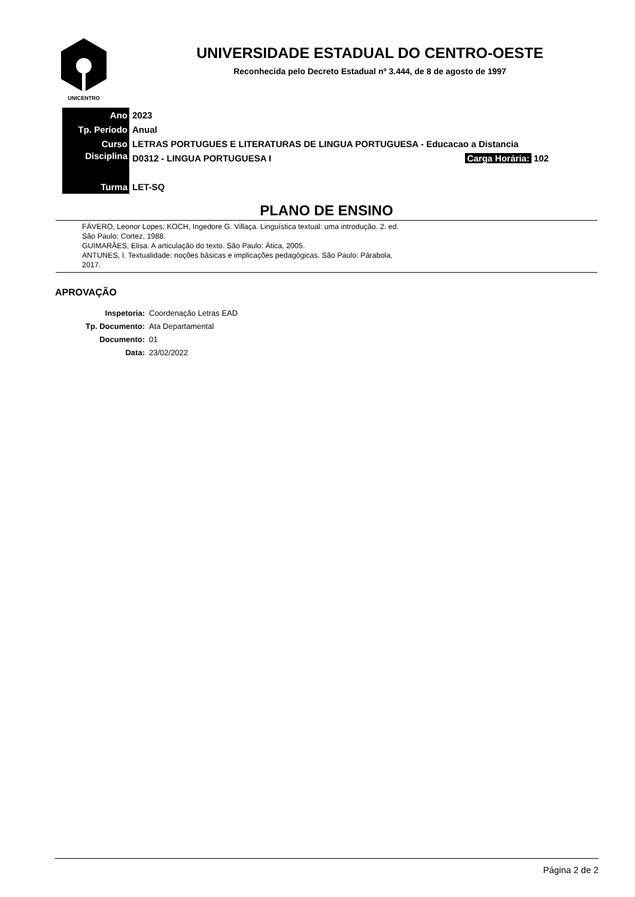UNICENTRO
UNIVERSIDADE ESTADUAL DO CENTRO-OESTE
Reconhecida pelo Decreto Estadual nº 3.444, de 8 de agosto de 1997
| Ano | 2023 |
| Tp. Período | Anual |
| Curso | LETRAS PORTUGUES E LITERATURAS DE LINGUA PORTUGUESA - Educacao a Distancia |
| Disciplina | D0312 - LINGUA PORTUGUESA I Carga Horária: 102 |
| Turma | LET-SQ |
PLANO DE ENSINO
FÁVERO, Leonor Lopes; KOCH, Ingedore G. Villaça. Linguística textual: uma introdução. 2. ed.
São Paulo: Cortez, 1988.
GUIMARÃES, Elisa. A articulação do texto. São Paulo: Ática, 2005.
ANTUNES, I. Textualidade: noções básicas e implicações pedagógicas. São Paulo: Párabola,
2017.
APROVAÇÃO
| Inspetoria: | Coordenação Letras EAD |
| Tp. Documento: | Ata Departamental |
| Documento: | 01 |
| Data: | 23/02/2022 |
Página 2 de 2